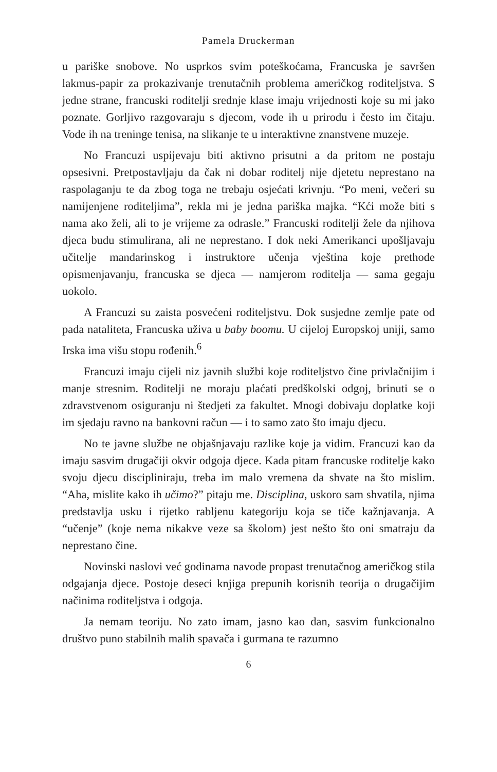Pamela Druckerman
u pariške snobove. No usprkos svim poteškoćama, Francuska je savršen lakmus-papir za prokazivanje trenutačnih problema američkog roditeljstva. S jedne strane, francuski roditelji srednje klase imaju vrijednosti koje su mi jako poznate. Gorljivo razgovaraju s djecom, vode ih u prirodu i često im čitaju. Vode ih na treninge tenisa, na slikanje te u interaktivne znanstvene muzeje.
No Francuzi uspijevaju biti aktivno prisutni a da pritom ne postaju opsesivni. Pretpostavljaju da čak ni dobar roditelj nije djetetu neprestano na raspolaganju te da zbog toga ne trebaju osjećati krivnju. “Po meni, večeri su namijenjene roditeljima”, rekla mi je jedna pariška majka. “Kći može biti s nama ako želi, ali to je vrijeme za odrasle.” Francuski roditelji žele da njihova djeca budu stimulirana, ali ne neprestano. I dok neki Amerikanci upošljavaju učitelje mandarinskog i instruktore učenja vještina koje prethode opismenjavanju, francuska se djeca — namjerom roditelja — sama gegaju uokolo.
A Francuzi su zaista posvećeni roditeljstvu. Dok susjedne zemlje pate od pada nataliteta, Francuska uživa u baby boomu. U cijeloj Europskoj uniji, samo Irska ima višu stopu rođenih.<sup>6</sup>
Francuzi imaju cijeli niz javnih službi koje roditeljstvo čine privlačnijim i manje stresnim. Roditelji ne moraju plaćati predškolski odgoj, brinuti se o zdravstvenom osiguranju ni štedjeti za fakultet. Mnogi dobivaju doplatke koji im sjedaju ravno na bankovni račun — i to samo zato što imaju djecu.
No te javne službe ne objašnjavaju razlike koje ja vidim. Francuzi kao da imaju sasvim drugačiji okvir odgoja djece. Kada pitam francuske roditelje kako svoju djecu discipliniraju, treba im malo vremena da shvate na što mislim. “Aha, mislite kako ih učimo?” pitaju me. Disciplina, uskoro sam shvatila, njima predstavlja usku i rijetko rabljenu kategoriju koja se tiče kažnjavanja. A “učenje” (koje nema nikakve veze sa školom) jest nešto što oni smatraju da neprestano čine.
Novinski naslovi već godinama navode propast trenutačnog američkog stila odgajanja djece. Postoje deseci knjiga prepunih korisnih teorija o drugačijim načinima roditeljstva i odgoja.
Ja nemam teoriju. No zato imam, jasno kao dan, sasvim funkcionalno društvo puno stabilnih malih spavača i gurmana te razumno
6